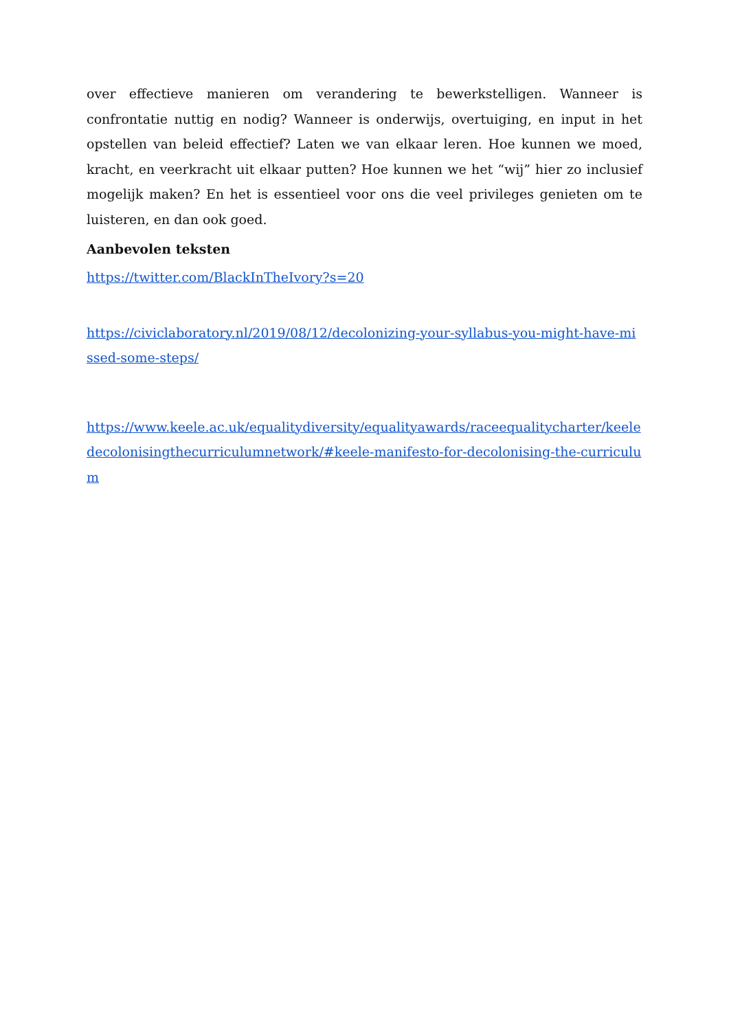over effectieve manieren om verandering te bewerkstelligen. Wanneer is confrontatie nuttig en nodig? Wanneer is onderwijs, overtuiging, en input in het opstellen van beleid effectief? Laten we van elkaar leren. Hoe kunnen we moed, kracht, en veerkracht uit elkaar putten? Hoe kunnen we het “wij” hier zo inclusief mogelijk maken? En het is essentieel voor ons die veel privileges genieten om te luisteren, en dan ook goed.
Aanbevolen teksten
https://twitter.com/BlackInTheIvory?s=20
https://civiclaboratory.nl/2019/08/12/decolonizing-your-syllabus-you-might-have-missed-some-steps/
https://www.keele.ac.uk/equalitydiversity/equalityawards/raceequalitycharter/keeledecolonisingthecurriculumnetwork/#keele-manifesto-for-decolonising-the-curriculum